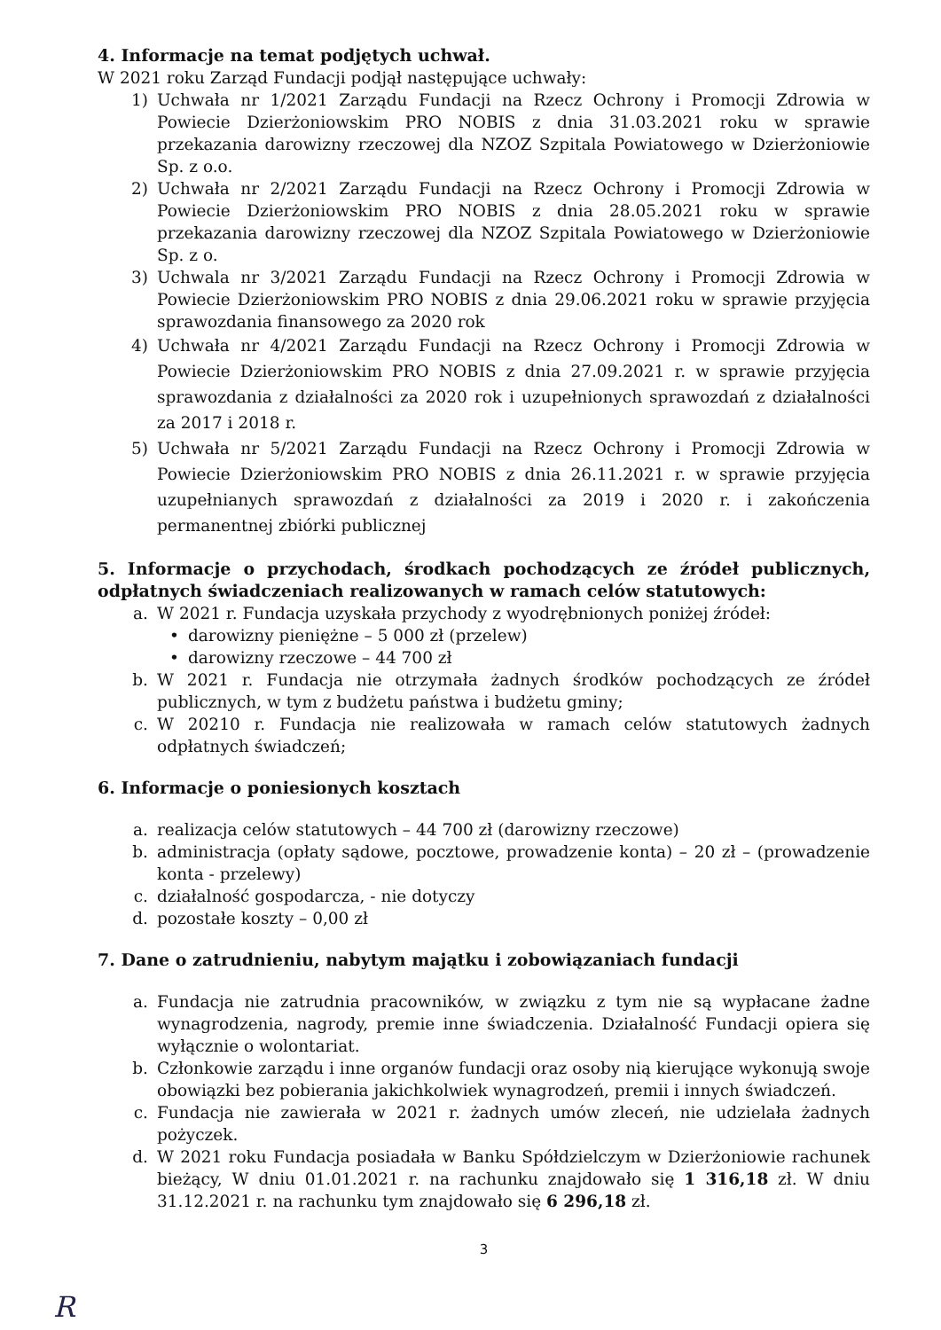4. Informacje na temat podjętych uchwał.
W 2021 roku Zarząd Fundacji podjął następujące uchwały:
1) Uchwała nr 1/2021 Zarządu Fundacji na Rzecz Ochrony i Promocji Zdrowia w Powiecie Dzierżoniowskim PRO NOBIS z dnia 31.03.2021 roku w sprawie przekazania darowizny rzeczowej dla NZOZ Szpitala Powiatowego w Dzierżoniowie Sp. z o.o.
2) Uchwała nr 2/2021 Zarządu Fundacji na Rzecz Ochrony i Promocji Zdrowia w Powiecie Dzierżoniowskim PRO NOBIS z dnia 28.05.2021 roku w sprawie przekazania darowizny rzeczowej dla NZOZ Szpitala Powiatowego w Dzierżoniowie Sp. z o.
3) Uchwala nr 3/2021 Zarządu Fundacji na Rzecz Ochrony i Promocji Zdrowia w Powiecie Dzierżoniowskim PRO NOBIS z dnia 29.06.2021 roku w sprawie przyjęcia sprawozdania finansowego za 2020 rok
4) Uchwała nr 4/2021 Zarządu Fundacji na Rzecz Ochrony i Promocji Zdrowia w Powiecie Dzierżoniowskim PRO NOBIS z dnia 27.09.2021 r. w sprawie przyjęcia sprawozdania z działalności za 2020 rok i uzupełnionych sprawozdań z działalności za 2017 i 2018 r.
5) Uchwała nr 5/2021 Zarządu Fundacji na Rzecz Ochrony i Promocji Zdrowia w Powiecie Dzierżoniowskim PRO NOBIS z dnia 26.11.2021 r. w sprawie przyjęcia uzupełnianych sprawozdań z działalności za 2019 i 2020 r. i zakończenia permanentnej zbiórki publicznej
5. Informacje o przychodach, środkach pochodzących ze źródeł publicznych, odpłatnych świadczeniach realizowanych w ramach celów statutowych:
a. W 2021 r. Fundacja uzyskała przychody z wyodrębnionych poniżej źródeł:
• darowizny pieniężne – 5 000 zł (przelew)
• darowizny rzeczowe – 44 700 zł
b. W 2021 r. Fundacja nie otrzymała żadnych środków pochodzących ze źródeł publicznych, w tym z budżetu państwa i budżetu gminy;
c. W 20210 r. Fundacja nie realizowała w ramach celów statutowych żadnych odpłatnych świadczeń;
6. Informacje o poniesionych kosztach
a. realizacja celów statutowych – 44 700 zł (darowizny rzeczowe)
b. administracja (opłaty sądowe, pocztowe, prowadzenie konta) – 20 zł – (prowadzenie konta - przelewy)
c. działalność gospodarcza, - nie dotyczy
d. pozostałe koszty – 0,00 zł
7. Dane o zatrudnieniu, nabytym majątku i zobowiązaniach fundacji
a. Fundacja nie zatrudnia pracowników, w związku z tym nie są wypłacane żadne wynagrodzenia, nagrody, premie inne świadczenia. Działalność Fundacji opiera się wyłącznie o wolontariat.
b. Członkowie zarządu i inne organów fundacji oraz osoby nią kierujące wykonują swoje obowiązki bez pobierania jakichkolwiek wynagrodzeń, premii i innych świadczeń.
c. Fundacja nie zawierała w 2021 r. żadnych umów zleceń, nie udzielała żadnych pożyczek.
d. W 2021 roku Fundacja posiadała w Banku Spółdzielczym w Dzierżoniowie rachunek bieżący, W dniu 01.01.2021 r. na rachunku znajdowało się 1 316,18 zł. W dniu 31.12.2021 r. na rachunku tym znajdowało się 6 296,18 zł.
3
R